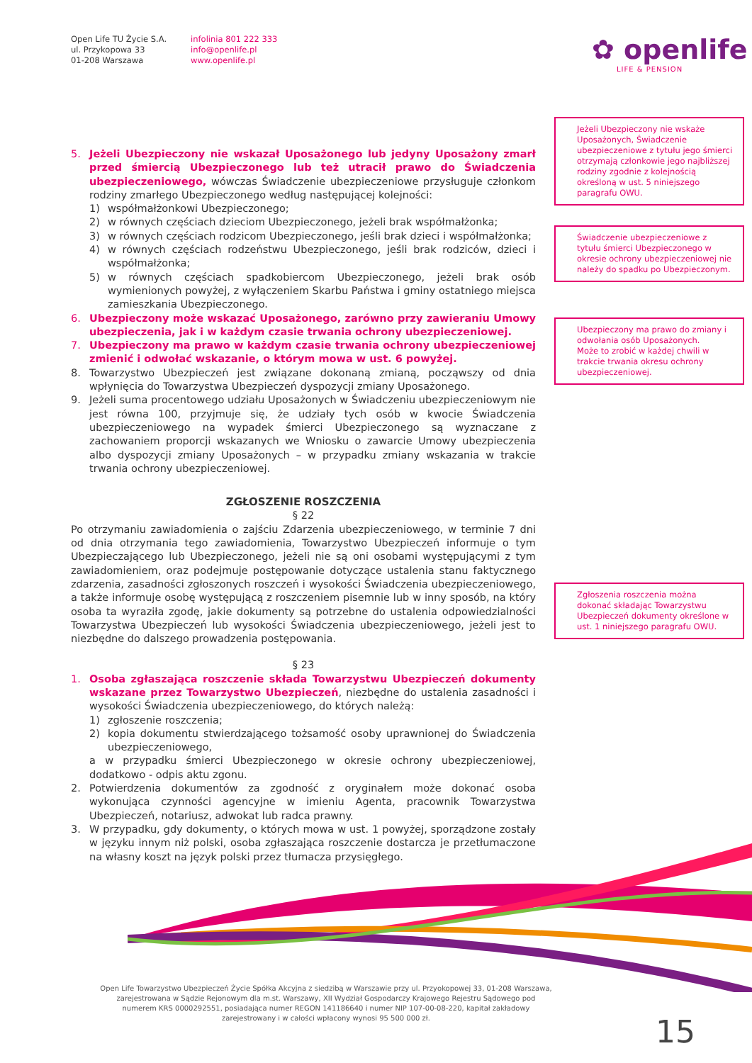Open Life TU Życie S.A.
ul. Przykopowa 33
01-208 Warszawa
infolinia 801 222 333
info@openlife.pl
www.openlife.pl
✿ openlife
LIFE & PENSION
5. Jeżeli Ubezpieczony nie wskazał Uposażonego lub jedyny Uposażony zmarł przed śmiercią Ubezpieczonego lub też utracił prawo do Świadczenia ubezpieczeniowego, wówczas Świadczenie ubezpieczeniowe przysługuje członkom rodziny zmarłego Ubezpieczonego według następującej kolejności:
1) współmałżonkowi Ubezpieczonego;
2) w równych częściach dzieciom Ubezpieczonego, jeżeli brak współmałżonka;
3) w równych częściach rodzicom Ubezpieczonego, jeśli brak dzieci i współmałżonka;
4) w równych częściach rodzeństwu Ubezpieczonego, jeśli brak rodziców, dzieci i współmałżonka;
5) w równych częściach spadkobiercom Ubezpieczonego, jeżeli brak osób wymienionych powyżej, z wyłączeniem Skarbu Państwa i gminy ostatniego miejsca zamieszkania Ubezpieczonego.
6. Ubezpieczony może wskazać Uposażonego, zarówno przy zawieraniu Umowy ubezpieczenia, jak i w każdym czasie trwania ochrony ubezpieczeniowej.
7. Ubezpieczony ma prawo w każdym czasie trwania ochrony ubezpieczeniowej zmienić i odwołać wskazanie, o którym mowa w ust. 6 powyżej.
8. Towarzystwo Ubezpieczeń jest związane dokonaną zmianą, począwszy od dnia wpłynięcia do Towarzystwa Ubezpieczeń dyspozycji zmiany Uposażonego.
9. Jeżeli suma procentowego udziału Uposażonych w Świadczeniu ubezpieczeniowym nie jest równa 100, przyjmuje się, że udziały tych osób w kwocie Świadczenia ubezpieczeniowego na wypadek śmierci Ubezpieczonego są wyznaczane z zachowaniem proporcji wskazanych we Wniosku o zawarcie Umowy ubezpieczenia albo dyspozycji zmiany Uposażonych – w przypadku zmiany wskazania w trakcie trwania ochrony ubezpieczeniowej.
ZGŁOSZENIE ROSZCZENIA
§ 22
Po otrzymaniu zawiadomienia o zajściu Zdarzenia ubezpieczeniowego, w terminie 7 dni od dnia otrzymania tego zawiadomienia, Towarzystwo Ubezpieczeń informuje o tym Ubezpieczającego lub Ubezpieczonego, jeżeli nie są oni osobami występującymi z tym zawiadomieniem, oraz podejmuje postępowanie dotyczące ustalenia stanu faktycznego zdarzenia, zasadności zgłoszonych roszczeń i wysokości Świadczenia ubezpieczeniowego, a także informuje osobę występującą z roszczeniem pisemnie lub w inny sposób, na który osoba ta wyraziła zgodę, jakie dokumenty są potrzebne do ustalenia odpowiedzialności Towarzystwa Ubezpieczeń lub wysokości Świadczenia ubezpieczeniowego, jeżeli jest to niezbędne do dalszego prowadzenia postępowania.
§ 23
1. Osoba zgłaszająca roszczenie składa Towarzystwu Ubezpieczeń dokumenty wskazane przez Towarzystwo Ubezpieczeń, niezbędne do ustalenia zasadności i wysokości Świadczenia ubezpieczeniowego, do których należą:
1) zgłoszenie roszczenia;
2) kopia dokumentu stwierdzającego tożsamość osoby uprawnionej do Świadczenia ubezpieczeniowego,
a w przypadku śmierci Ubezpieczonego w okresie ochrony ubezpieczeniowej, dodatkowo - odpis aktu zgonu.
2. Potwierdzenia dokumentów za zgodność z oryginałem może dokonać osoba wykonująca czynności agencyjne w imieniu Agenta, pracownik Towarzystwa Ubezpieczeń, notariusz, adwokat lub radca prawny.
3. W przypadku, gdy dokumenty, o których mowa w ust. 1 powyżej, sporządzone zostały w języku innym niż polski, osoba zgłaszająca roszczenie dostarcza je przetłumaczone na własny koszt na język polski przez tłumacza przysięgłego.
Jeżeli Ubezpieczony nie wskaże Uposażonych, Świadczenie ubezpieczeniowe z tytułu jego śmierci otrzymają członkowie jego najbliższej rodziny zgodnie z kolejnością określoną w ust. 5 niniejszego paragrafu OWU.
Świadczenie ubezpieczeniowe z tytułu śmierci Ubezpieczonego w okresie ochrony ubezpieczeniowej nie należy do spadku po Ubezpieczonym.
Ubezpieczony ma prawo do zmiany i odwołania osób Uposażonych.
Może to zrobić w każdej chwili w trakcie trwania okresu ochrony ubezpieczeniowej.
Zgłoszenia roszczenia można dokonać składając Towarzystwu Ubezpieczeń dokumenty określone w ust. 1 niniejszego paragrafu OWU.
Open Life Towarzystwo Ubezpieczeń Życie Spółka Akcyjna z siedzibą w Warszawie przy ul. Przyokopowej 33, 01-208 Warszawa, zarejestrowana w Sądzie Rejonowym dla m.st. Warszawy, XII Wydział Gospodarczy Krajowego Rejestru Sądowego pod numerem KRS 0000292551, posiadająca numer REGON 141186640 i numer NIP 107-00-08-220, kapitał zakładowy zarejestrowany i w całości wpłacony wynosi 95 500 000 zł.
15